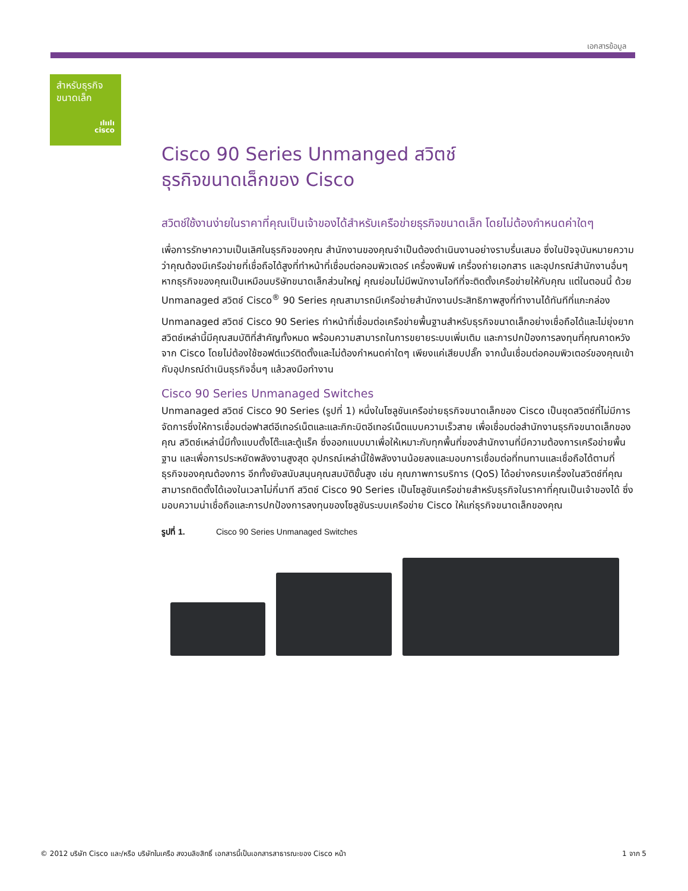เอกสารข้อมูล
สำหรับธุรกิจ
ขนาดเล็ก
ılıılı
cisco
Cisco 90 Series Unmanged สวิตช์
ธุรกิจขนาดเล็กของ Cisco
สวิตช์ใช้งานง่ายในราคาที่คุณเป็นเจ้าของได้สำหรับเครือข่ายธุรกิจขนาดเล็ก โดยไม่ต้องกำหนดค่าใดๆ
เพื่อการรักษาความเป็นเลิศในธุรกิจของคุณ สำนักงานของคุณจำเป็นต้องดำเนินงานอย่างราบรื่นเสมอ ซึ่งในปัจจุบันหมายความว่าคุณต้องมีเครือข่ายที่เชื่อถือได้สูงที่ทำหน้าที่เชื่อมต่อคอมพิวเตอร์ เครื่องพิมพ์ เครื่องถ่ายเอกสาร และอุปกรณ์สำนักงานอื่นๆ หากธุรกิจของคุณเป็นเหมือนบริษัทขนาดเล็กส่วนใหญ่ คุณย่อมไม่มีพนักงานไอทีที่จะติดตั้งเครือข่ายให้กับคุณ แต่ในตอนนี้ ด้วย Unmanaged สวิตช์ Cisco<sup>®</sup> 90 Series คุณสามารถมีเครือข่ายสำนักงานประสิทธิภาพสูงที่ทำงานได้ทันทีที่แกะกล่อง
Unmanaged สวิตช์ Cisco 90 Series ทำหน้าที่เชื่อมต่อเครือข่ายพื้นฐานสำหรับธุรกิจขนาดเล็กอย่างเชื่อถือได้และไม่ยุ่งยาก สวิตช์เหล่านี้มีคุณสมบัติที่สำคัญทั้งหมด พร้อมความสามารถในการขยายระบบเพิ่มเติม และการปกป้องการลงทุนที่คุณคาดหวังจาก Cisco โดยไม่ต้องใช้ซอฟต์แวร์ติดตั้งและไม่ต้องกำหนดค่าใดๆ เพียงแค่เสียบปลั๊ก จากนั้นเชื่อมต่อคอมพิวเตอร์ของคุณเข้ากับอุปกรณ์ดำเนินธุรกิจอื่นๆ แล้วลงมือทำงาน
Cisco 90 Series Unmanaged Switches
Unmanaged สวิตช์ Cisco 90 Series (รูปที่ 1) หนึ่งในโซลูชันเครือข่ายธุรกิจขนาดเล็กของ Cisco เป็นชุดสวิตช์ที่ไม่มีการจัดการซึ่งให้การเชื่อมต่อฟาสต์อีเทอร์เน็ตและและกิกะบิตอีเทอร์เน็ตแบบความเร็วสาย เพื่อเชื่อมต่อสำนักงานธุรกิจขนาดเล็กของคุณ สวิตช์เหล่านี้มีทั้งแบบตั้งโต๊ะและตู้แร็ค ซึ่งออกแบบมาเพื่อให้เหมาะกับทุกพื้นที่ของสำนักงานที่มีความต้องการเครือข่ายพื้นฐาน และเพื่อการประหยัดพลังงานสูงสุด อุปกรณ์เหล่านี้ใช้พลังงานน้อยลงและมอบการเชื่อมต่อที่ทนทานและเชื่อถือได้ตามที่ธุรกิจของคุณต้องการ อีกทั้งยังสนับสนุนคุณสมบัติขั้นสูง เช่น คุณภาพการบริการ (QoS) ได้อย่างครบเครื่องในสวิตช์ที่คุณสามารถติดตั้งได้เองในเวลาไม่กี่นาที สวิตช์ Cisco 90 Series เป็นโซลูชันเครือข่ายสำหรับธุรกิจในราคาที่คุณเป็นเจ้าของได้ ซึ่งมอบความน่าเชื่อถือและการปกป้องการลงทุนของโซลูชันระบบเครือข่าย Cisco ให้แก่ธุรกิจขนาดเล็กของคุณ
รูปที่ 1. Cisco 90 Series Unmanaged Switches
© 2012 บริษัท Cisco และ/หรือ บริษัทในเครือ สงวนลิขสิทธิ์ เอกสารนี้เป็นเอกสารสาธารณะของ Cisco หน้า 1 จาก 5